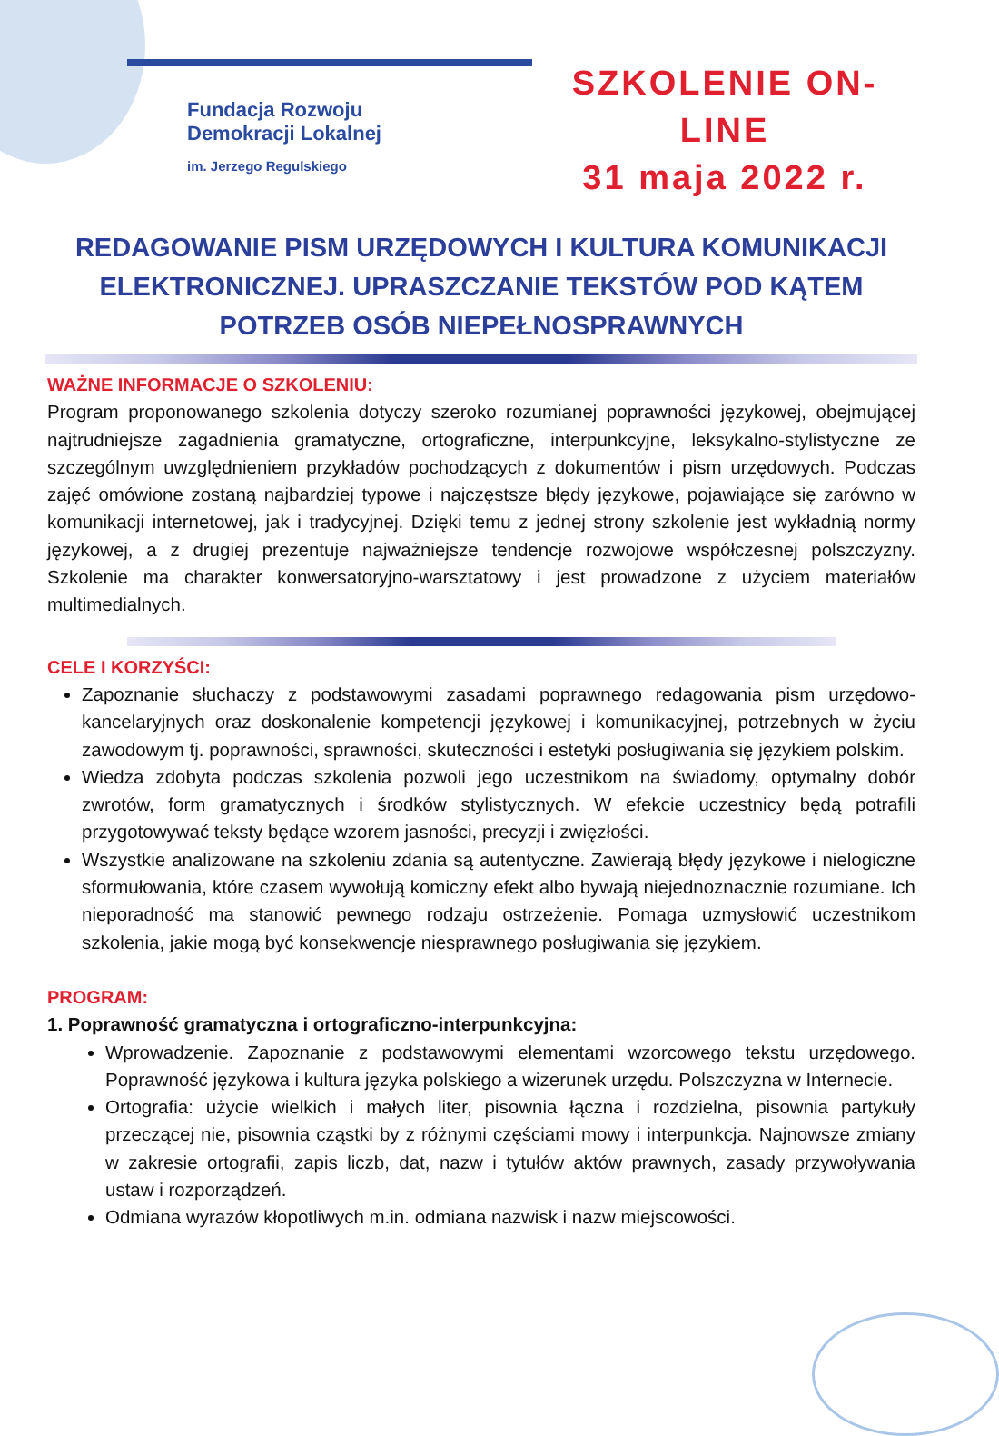Fundacja Rozwoju
Demokracji Lokalnej
im. Jerzego Regulskiego
SZKOLENIE ON-LINE
31 maja 2022 r.
REDAGOWANIE PISM URZĘDOWYCH I KULTURA KOMUNIKACJI ELEKTRONICZNEJ. UPRASZCZANIE TEKSTÓW POD KĄTEM POTRZEB OSÓB NIEPEŁNOSPRAWNYCH
WAŻNE INFORMACJE O SZKOLENIU:
Program proponowanego szkolenia dotyczy szeroko rozumianej poprawności językowej, obejmującej najtrudniejsze zagadnienia gramatyczne, ortograficzne, interpunkcyjne, leksykalno-stylistyczne ze szczególnym uwzględnieniem przykładów pochodzących z dokumentów i pism urzędowych. Podczas zajęć omówione zostaną najbardziej typowe i najczęstsze błędy językowe, pojawiające się zarówno w komunikacji internetowej, jak i tradycyjnej. Dzięki temu z jednej strony szkolenie jest wykładnią normy językowej, a z drugiej prezentuje najważniejsze tendencje rozwojowe współczesnej polszczyzny. Szkolenie ma charakter konwersatoryjno-warsztatowy i jest prowadzone z użyciem materiałów multimedialnych.
CELE I KORZYŚCI:
Zapoznanie słuchaczy z podstawowymi zasadami poprawnego redagowania pism urzędowo-kancelaryjnych oraz doskonalenie kompetencji językowej i komunikacyjnej, potrzebnych w życiu zawodowym tj. poprawności, sprawności, skuteczności i estetyki posługiwania się językiem polskim.
Wiedza zdobyta podczas szkolenia pozwoli jego uczestnikom na świadomy, optymalny dobór zwrotów, form gramatycznych i środków stylistycznych. W efekcie uczestnicy będą potrafili przygotowywać teksty będące wzorem jasności, precyzji i zwięzłości.
Wszystkie analizowane na szkoleniu zdania są autentyczne. Zawierają błędy językowe i nielogiczne sformułowania, które czasem wywołują komiczny efekt albo bywają niejednoznacznie rozumiane. Ich nieporadność ma stanowić pewnego rodzaju ostrzeżenie. Pomaga uzmysłowić uczestnikom szkolenia, jakie mogą być konsekwencje niesprawnego posługiwania się językiem.
PROGRAM:
1. Poprawność gramatyczna i ortograficzno-interpunkcyjna:
Wprowadzenie. Zapoznanie z podstawowymi elementami wzorcowego tekstu urzędowego. Poprawność językowa i kultura języka polskiego a wizerunek urzędu. Polszczyzna w Internecie.
Ortografia: użycie wielkich i małych liter, pisownia łączna i rozdzielna, pisownia partykuły przeczącej nie, pisownia cząstki by z różnymi częściami mowy i interpunkcja. Najnowsze zmiany w zakresie ortografii, zapis liczb, dat, nazw i tytułów aktów prawnych, zasady przywoływania ustaw i rozporządzeń.
Odmiana wyrazów kłopotliwych m.in. odmiana nazwisk i nazw miejscowości.